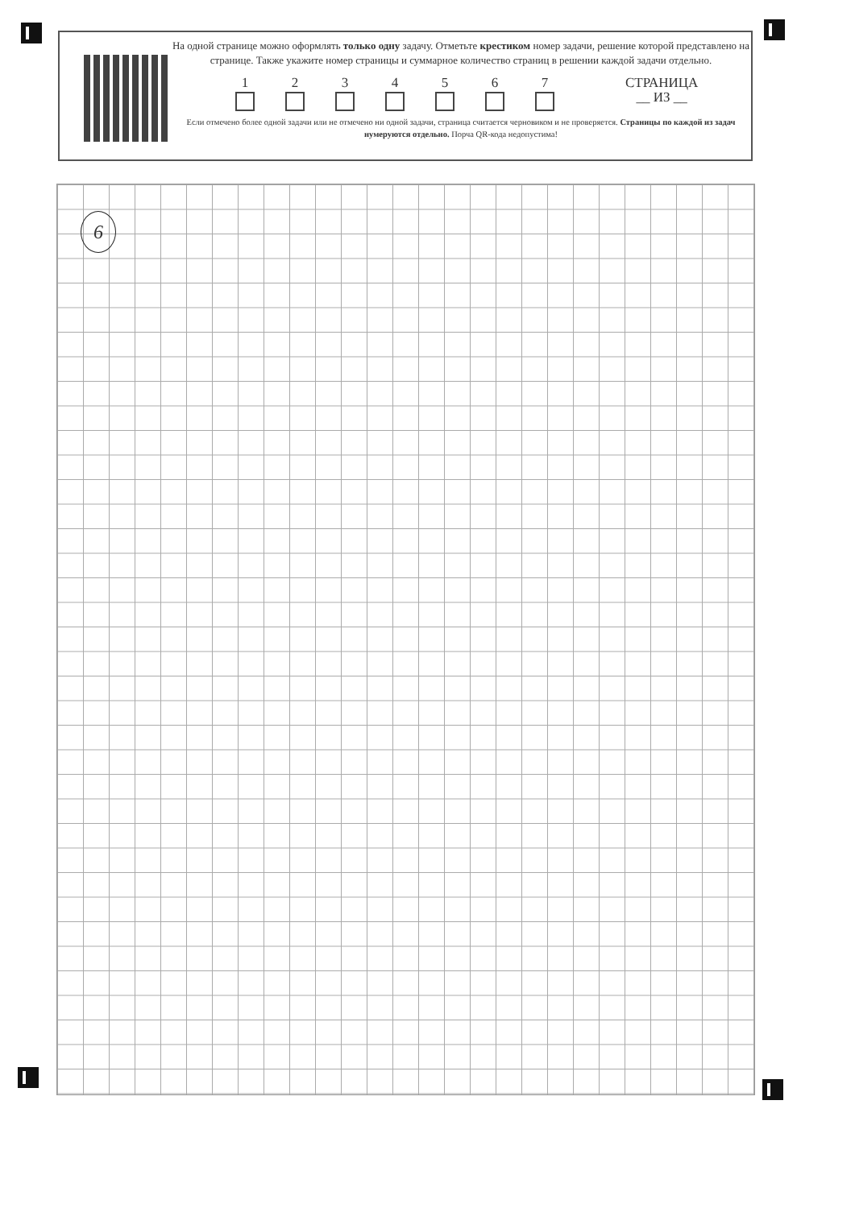На одной странице можно оформлять только одну задачу. Отметьте крестиком номер задачи, решение которой представлено на странице. Также укажите номер страницы и суммарное количество страниц в решении каждой задачи отдельно.
1 2 3 4 5 6 7 СТРАНИЦА
__ ИЗ __
Если отмечено более одной задачи или не отмечено ни одной задачи, страница считается черновиком и не проверяется. Страницы по каждой из задач нумеруются отдельно. Порча QR-кода недопустима!
6